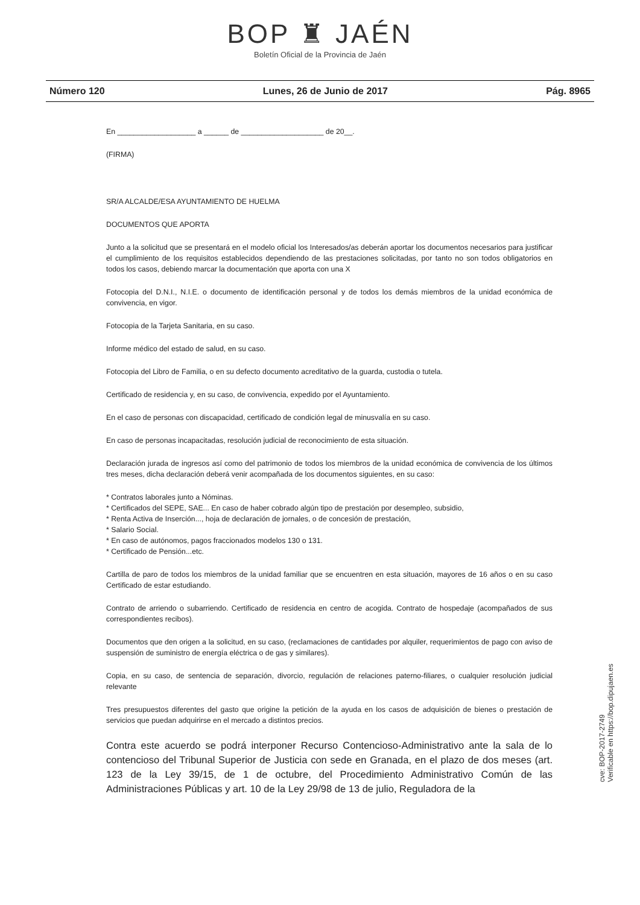BOP ♜ JAÉN
Boletín Oficial de la Provincia de Jaén
Número 120 Lunes, 26 de Junio de 2017 Pág. 8965
En ___________________ a ______ de ____________________ de 20__.
(FIRMA)
SR/A ALCALDE/ESA AYUNTAMIENTO DE HUELMA
DOCUMENTOS QUE APORTA
Junto a la solicitud que se presentará en el modelo oficial los Interesados/as deberán aportar los documentos necesarios para justificar el cumplimiento de los requisitos establecidos dependiendo de las prestaciones solicitadas, por tanto no son todos obligatorios en todos los casos, debiendo marcar la documentación que aporta con una X
Fotocopia del D.N.I., N.I.E. o documento de identificación personal y de todos los demás miembros de la unidad económica de convivencia, en vigor.
Fotocopia de la Tarjeta Sanitaria, en su caso.
Informe médico del estado de salud, en su caso.
Fotocopia del Libro de Familia, o en su defecto documento acreditativo de la guarda, custodia o tutela.
Certificado de residencia y, en su caso, de convivencia, expedido por el Ayuntamiento.
En el caso de personas con discapacidad, certificado de condición legal de minusvalía en su caso.
En caso de personas incapacitadas, resolución judicial de reconocimiento de esta situación.
Declaración jurada de ingresos así como del patrimonio de todos los miembros de la unidad económica de convivencia de los últimos tres meses, dicha declaración deberá venir acompañada de los documentos siguientes, en su caso:
* Contratos laborales junto a Nóminas.
* Certificados del SEPE, SAE... En caso de haber cobrado algún tipo de prestación por desempleo, subsidio,
* Renta Activa de Inserción..., hoja de declaración de jornales, o de concesión de prestación,
* Salario Social.
* En caso de autónomos, pagos fraccionados modelos 130 o 131.
* Certificado de Pensión...etc.
Cartilla de paro de todos los miembros de la unidad familiar que se encuentren en esta situación, mayores de 16 años o en su caso Certificado de estar estudiando.
Contrato de arriendo o subarriendo. Certificado de residencia en centro de acogida. Contrato de hospedaje (acompañados de sus correspondientes recibos).
Documentos que den origen a la solicitud, en su caso, (reclamaciones de cantidades por alquiler, requerimientos de pago con aviso de suspensión de suministro de energía eléctrica o de gas y similares).
Copia, en su caso, de sentencia de separación, divorcio, regulación de relaciones paterno-filiares, o cualquier resolución judicial relevante
Tres presupuestos diferentes del gasto que origine la petición de la ayuda en los casos de adquisición de bienes o prestación de servicios que puedan adquirirse en el mercado a distintos precios.
Contra este acuerdo se podrá interponer Recurso Contencioso-Administrativo ante la sala de lo contencioso del Tribunal Superior de Justicia con sede en Granada, en el plazo de dos meses (art. 123 de la Ley 39/15, de 1 de octubre, del Procedimiento Administrativo Común de las Administraciones Públicas y art. 10 de la Ley 29/98 de 13 de julio, Reguladora de la
cve: BOP-2017-2749
Verificable en https://bop.dipujaen.es